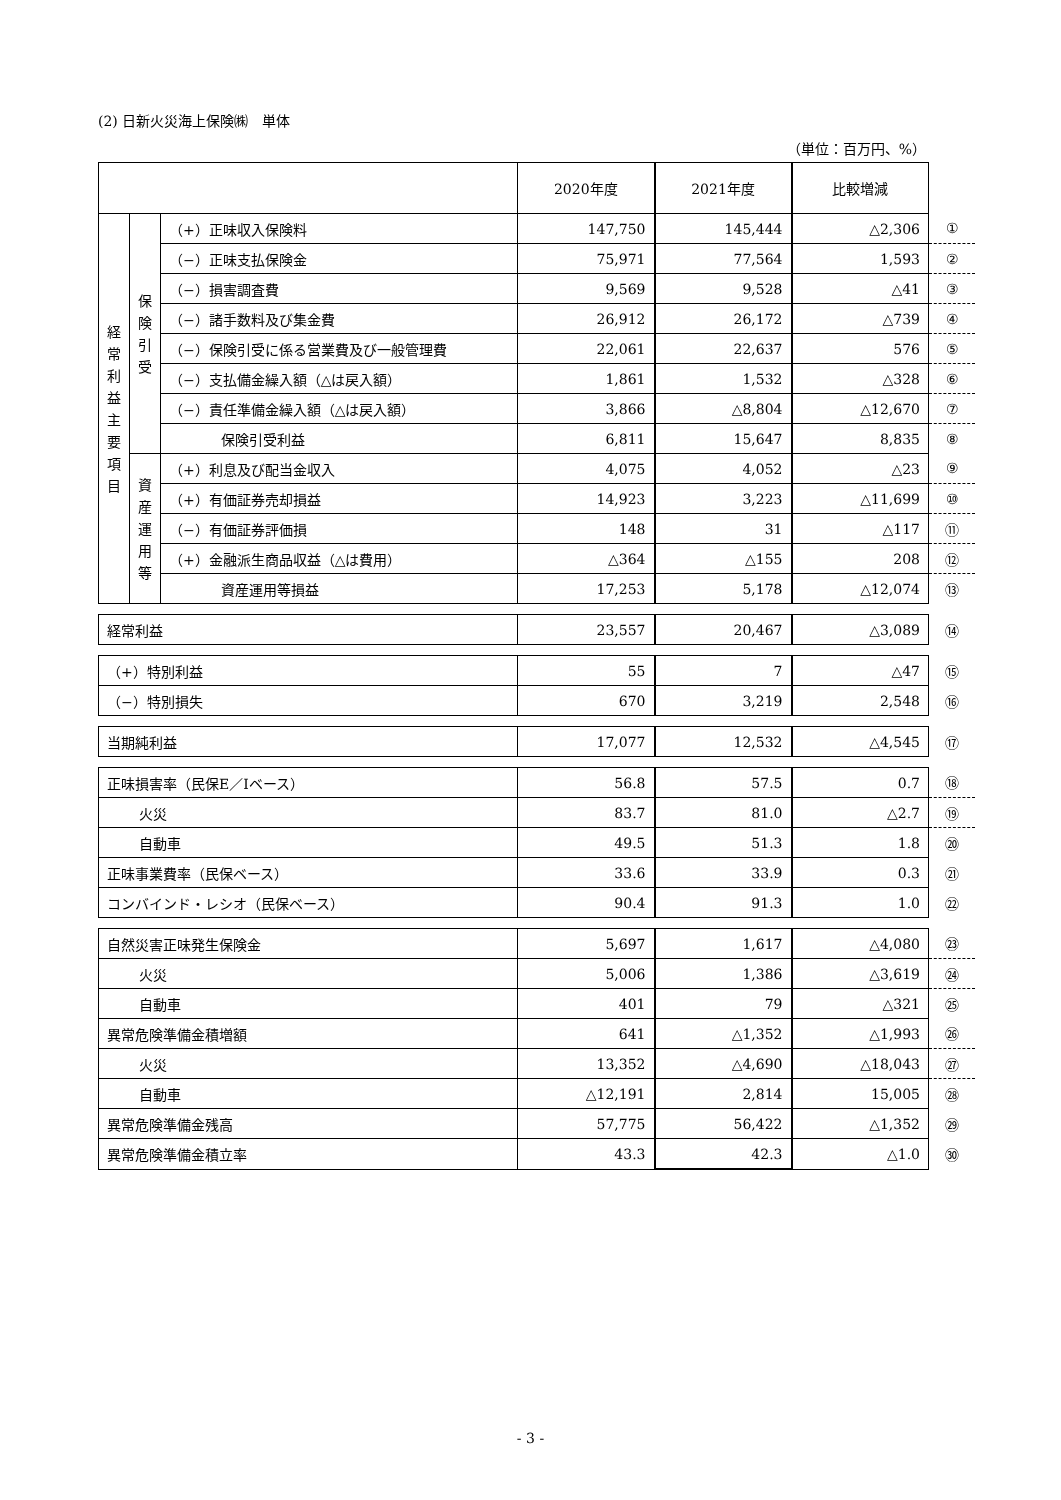(2) 日新火災海上保険㈱　単体
（単位：百万円、%）
| | | | 2020年度 | 2021年度 | 比較増減 | |
| 経 常 利 益 主 要 項 目 | 保 険 引 受 | （+）正味収入保険料 | 147,750 | 145,444 | △2,306 | ① |
| | | （−）正味支払保険金 | 75,971 | 77,564 | 1,593 | ② |
| | | （−）損害調査費 | 9,569 | 9,528 | △41 | ③ |
| | | （−）諸手数料及び集金費 | 26,912 | 26,172 | △739 | ④ |
| | | （−）保険引受に係る営業費及び一般管理費 | 22,061 | 22,637 | 576 | ⑤ |
| | | （−）支払備金繰入額（△は戻入額） | 1,861 | 1,532 | △328 | ⑥ |
| | | （−）責任準備金繰入額（△は戻入額） | 3,866 | △8,804 | △12,670 | ⑦ |
| | | 保険引受利益 | 6,811 | 15,647 | 8,835 | ⑧ |
| | 資 産 運 用 等 | （+）利息及び配当金収入 | 4,075 | 4,052 | △23 | ⑨ |
| | | （+）有価証券売却損益 | 14,923 | 3,223 | △11,699 | ⑩ |
| | | （−）有価証券評価損 | 148 | 31 | △117 | ⑪ |
| | | （+）金融派生商品収益（△は費用） | △364 | △155 | 208 | ⑫ |
| | | 資産運用等損益 | 17,253 | 5,178 | △12,074 | ⑬ |
| 経常利益 | | | 23,557 | 20,467 | △3,089 | ⑭ |
| （+）特別利益 | | | 55 | 7 | △47 | ⑮ |
| （−）特別損失 | | | 670 | 3,219 | 2,548 | ⑯ |
| 当期純利益 | | | 17,077 | 12,532 | △4,545 | ⑰ |
| 正味損害率（民保E／Iベース） | | | 56.8 | 57.5 | 0.7 | ⑱ |
| 火災 | | | 83.7 | 81.0 | △2.7 | ⑲ |
| 自動車 | | | 49.5 | 51.3 | 1.8 | ⑳ |
| 正味事業費率（民保ベース） | | | 33.6 | 33.9 | 0.3 | ㉑ |
| コンバインド・レシオ（民保ベース） | | | 90.4 | 91.3 | 1.0 | ㉒ |
| 自然災害正味発生保険金 | | | 5,697 | 1,617 | △4,080 | ㉓ |
| 火災 | | | 5,006 | 1,386 | △3,619 | ㉔ |
| 自動車 | | | 401 | 79 | △321 | ㉕ |
| 異常危険準備金積増額 | | | 641 | △1,352 | △1,993 | ㉖ |
| 火災 | | | 13,352 | △4,690 | △18,043 | ㉗ |
| 自動車 | | | △12,191 | 2,814 | 15,005 | ㉘ |
| 異常危険準備金残高 | | | 57,775 | 56,422 | △1,352 | ㉙ |
| 異常危険準備金積立率 | | | 43.3 | 42.3 | △1.0 | ㉚ |
- 3 -